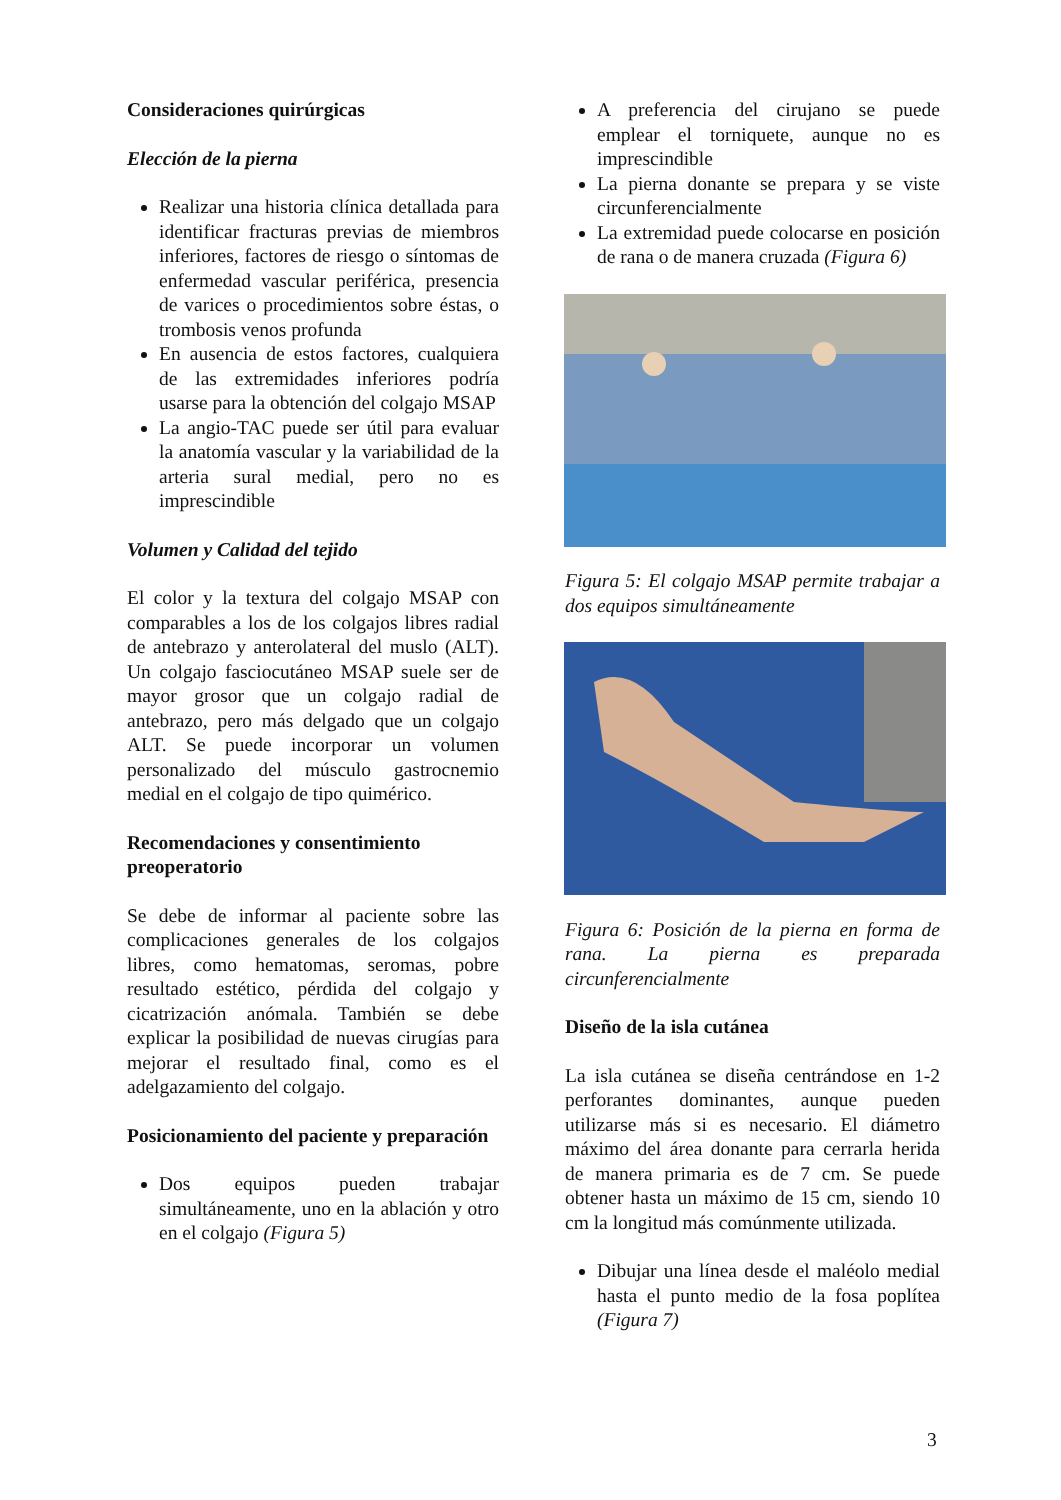Consideraciones quirúrgicas
Elección de la pierna
Realizar una historia clínica detallada para identificar fracturas previas de miembros inferiores, factores de riesgo o síntomas de enfermedad vascular periférica, presencia de varices o procedimientos sobre éstas, o trombosis venos profunda
En ausencia de estos factores, cualquiera de las extremidades inferiores podría usarse para la obtención del colgajo MSAP
La angio-TAC puede ser útil para evaluar la anatomía vascular y la variabilidad de la arteria sural medial, pero no es imprescindible
Volumen y Calidad del tejido
El color y la textura del colgajo MSAP con comparables a los de los colgajos libres radial de antebrazo y anterolateral del muslo (ALT). Un colgajo fasciocutáneo MSAP suele ser de mayor grosor que un colgajo radial de antebrazo, pero más delgado que un colgajo ALT. Se puede incorporar un volumen personalizado del músculo gastrocnemio medial en el colgajo de tipo quimérico.
Recomendaciones y consentimiento preoperatorio
Se debe de informar al paciente sobre las complicaciones generales de los colgajos libres, como hematomas, seromas, pobre resultado estético, pérdida del colgajo y cicatrización anómala. También se debe explicar la posibilidad de nuevas cirugías para mejorar el resultado final, como es el adelgazamiento del colgajo.
Posicionamiento del paciente y preparación
Dos equipos pueden trabajar simultáneamente, uno en la ablación y otro en el colgajo (Figura 5)
A preferencia del cirujano se puede emplear el torniquete, aunque no es imprescindible
La pierna donante se prepara y se viste circunferencialmente
La extremidad puede colocarse en posición de rana o de manera cruzada (Figura 6)
Figura 5: El colgajo MSAP permite trabajar a dos equipos simultáneamente
Figura 6: Posición de la pierna en forma de rana. La pierna es preparada circunferencialmente
Diseño de la isla cutánea
La isla cutánea se diseña centrándose en 1-2 perforantes dominantes, aunque pueden utilizarse más si es necesario. El diámetro máximo del área donante para cerrarla herida de manera primaria es de 7 cm. Se puede obtener hasta un máximo de 15 cm, siendo 10 cm la longitud más comúnmente utilizada.
Dibujar una línea desde el maléolo medial hasta el punto medio de la fosa poplítea (Figura 7)
3